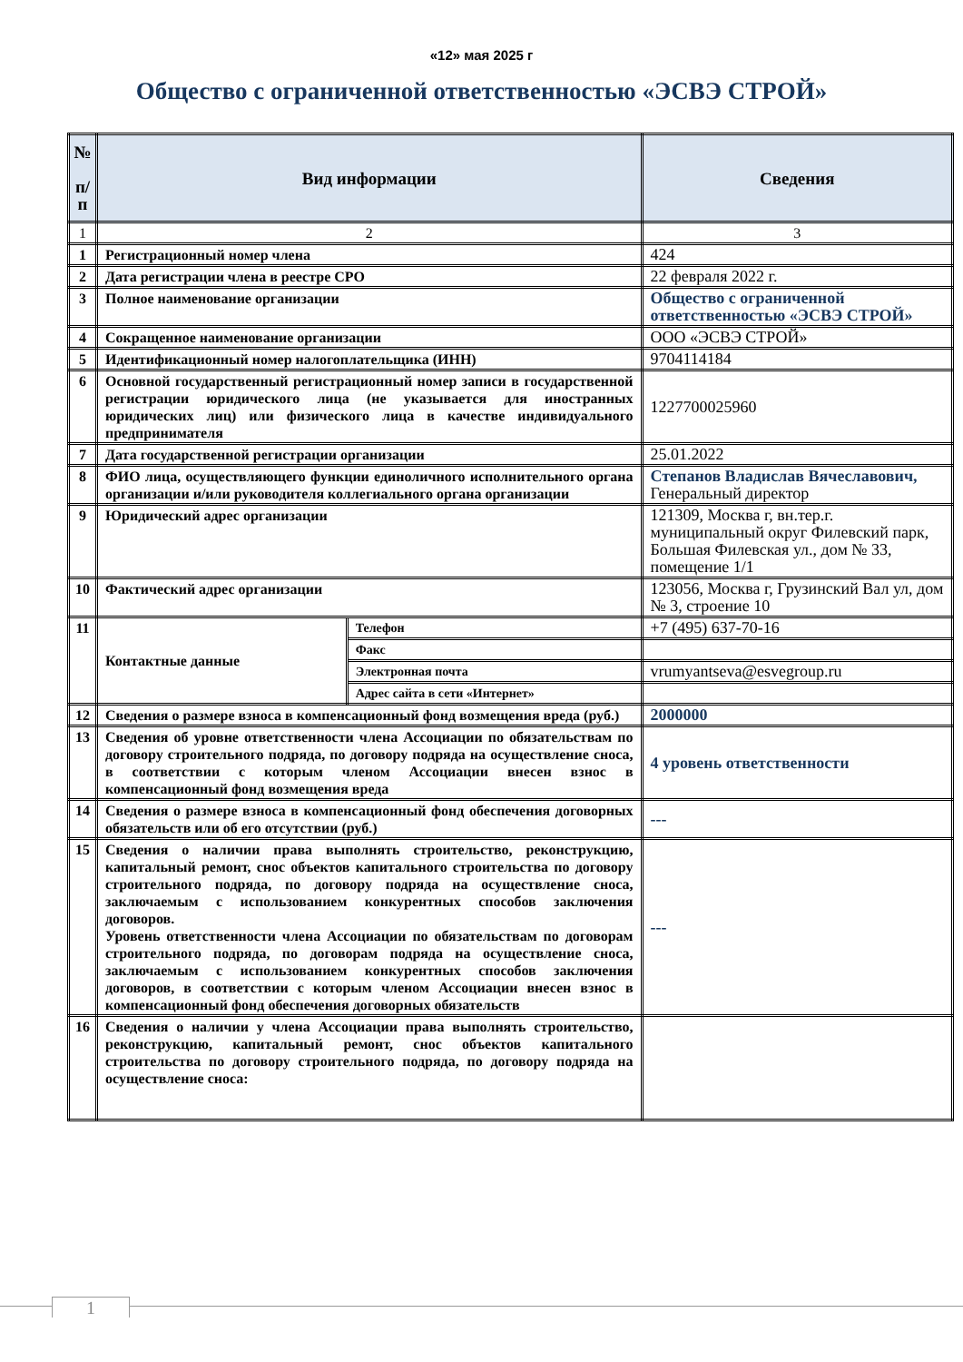«12» мая 2025 г
Общество с ограниченной ответственностью «ЭСВЭ СТРОЙ»
| № п/ п | Вид информации | | Сведения |
| --- | --- | --- | --- |
| 1 | 2 | | 3 |
| 1 | Регистрационный номер члена | | 424 |
| 2 | Дата регистрации члена в реестре СРО | | 22 февраля 2022 г. |
| 3 | Полное наименование организации | | Общество с ограниченной ответственностью «ЭСВЭ СТРОЙ» |
| 4 | Сокращенное наименование организации | | ООО «ЭСВЭ СТРОЙ» |
| 5 | Идентификационный номер налогоплательщика (ИНН) | | 9704114184 |
| 6 | Основной государственный регистрационный номер записи в государственной регистрации юридического лица (не указывается для иностранных юридических лиц) или физического лица в качестве индивидуального предпринимателя | | 1227700025960 |
| 7 | Дата государственной регистрации организации | | 25.01.2022 |
| 8 | ФИО лица, осуществляющего функции единоличного исполнительного органа организации и/или руководителя коллегиального органа организации | | Степанов Владислав Вячеславович, Генеральный директор |
| 9 | Юридический адрес организации | | 121309, Москва г, вн.тер.г. муниципальный округ Филевский парк, Большая Филевская ул., дом № 33, помещение 1/1 |
| 10 | Фактический адрес организации | | 123056, Москва г, Грузинский Вал ул, дом № 3, строение 10 |
| 11 | Контактные данные | Телефон | +7 (495) 637-70-16 |
| | | Факс | |
| | | Электронная почта | vrumyantseva@esvegroup.ru |
| | | Адрес сайта в сети «Интернет» | |
| 12 | Сведения о размере взноса в компенсационный фонд возмещения вреда (руб.) | | 2000000 |
| 13 | Сведения об уровне ответственности члена Ассоциации по обязательствам по договору строительного подряда, по договору подряда на осуществление сноса, в соответствии с которым членом Ассоциации внесен взнос в компенсационный фонд возмещения вреда | | 4 уровень ответственности |
| 14 | Сведения о размере взноса в компенсационный фонд обеспечения договорных обязательств или об его отсутствии (руб.) | | --- |
| 15 | Сведения о наличии права выполнять строительство, реконструкцию, капитальный ремонт, снос объектов капитального строительства по договору строительного подряда, по договору подряда на осуществление сноса, заключаемым с использованием конкурентных способов заключения договоров. Уровень ответственности члена Ассоциации по обязательствам по договорам строительного подряда, по договорам подряда на осуществление сноса, заключаемым с использованием конкурентных способов заключения договоров, в соответствии с которым членом Ассоциации внесен взнос в компенсационный фонд обеспечения договорных обязательств | | --- |
| 16 | Сведения о наличии у члена Ассоциации права выполнять строительство, реконструкцию, капитальный ремонт, снос объектов капитального строительства по договору строительного подряда, по договору подряда на осуществление сноса: | | |
1